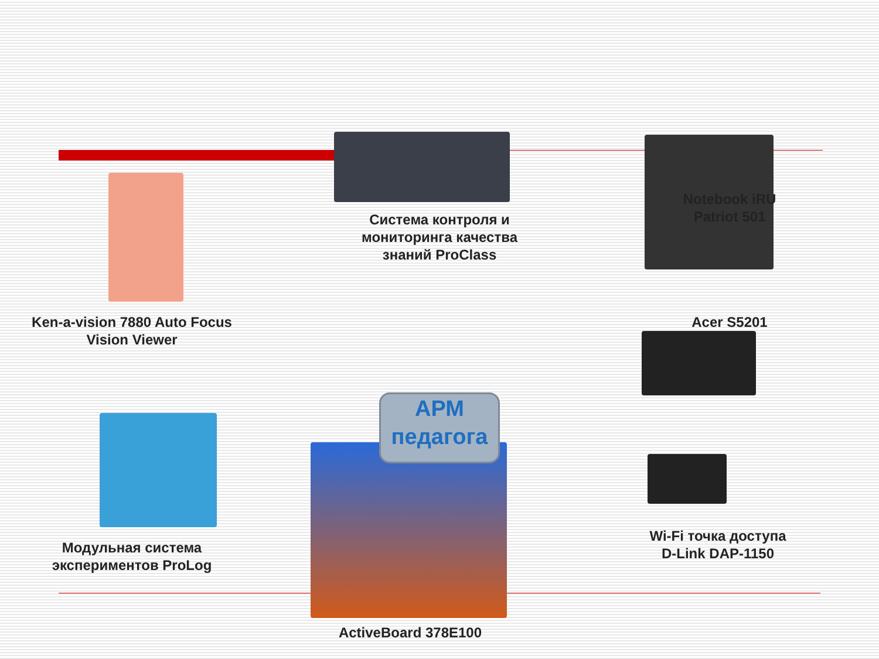Система контроля и
мониторинга качества
знаний ProClass
АРМ
педагога
Ken-a-vision 7880 Auto Focus
Vision Viewer
Notebook iRU
Patriot 501
Acer S5201
Модульная система
экспериментов ProLog
ActiveBoard 378E100
Wi-Fi точка доступа
D-Link DAP-1150